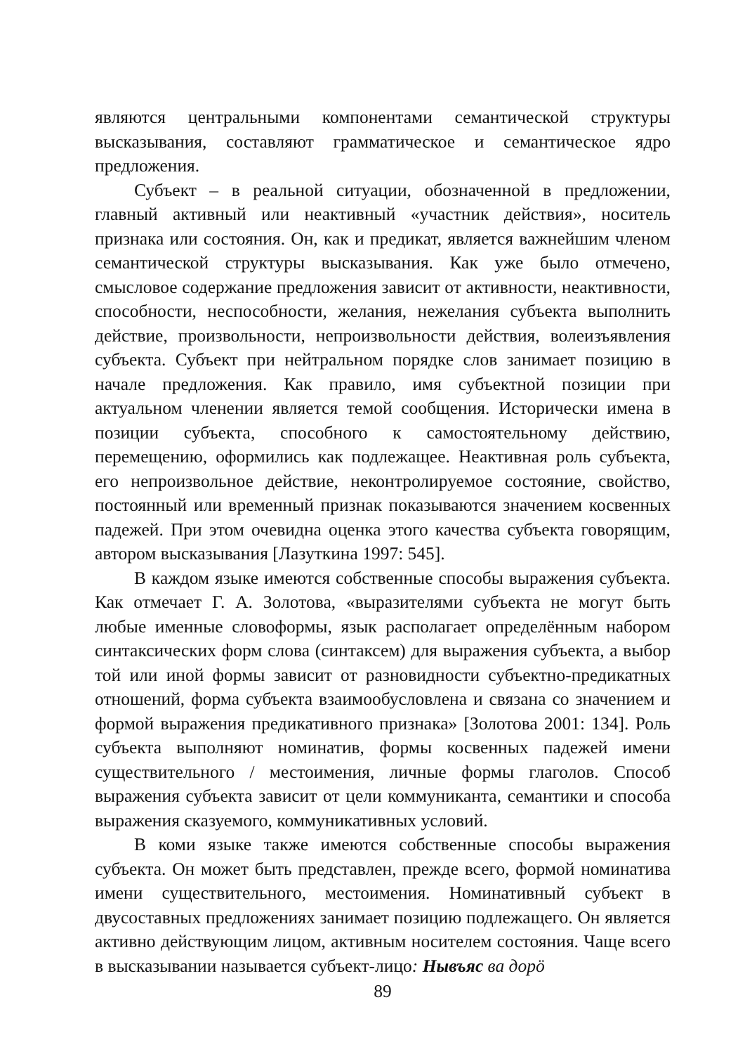являются центральными компонентами семантической структуры высказывания, составляют грамматическое и семантическое ядро предложения.
Субъект – в реальной ситуации, обозначенной в предложении, главный активный или неактивный «участник действия», носитель признака или состояния. Он, как и предикат, является важнейшим членом семантической структуры высказывания. Как уже было отмечено, смысловое содержание предложения зависит от активности, неактивности, способности, неспособности, желания, нежелания субъекта выполнить действие, произвольности, непроизвольности действия, волеизъявления субъекта. Субъект при нейтральном порядке слов занимает позицию в начале предложения. Как правило, имя субъектной позиции при актуальном членении является темой сообщения. Исторически имена в позиции субъекта, способного к самостоятельному действию, перемещению, оформились как подлежащее. Неактивная роль субъекта, его непроизвольное действие, неконтролируемое состояние, свойство, постоянный или временный признак показываются значением косвенных падежей. При этом очевидна оценка этого качества субъекта говорящим, автором высказывания [Лазуткина 1997: 545].
В каждом языке имеются собственные способы выражения субъекта. Как отмечает Г. А. Золотова, «выразителями субъекта не могут быть любые именные словоформы, язык располагает определённым набором синтаксических форм слова (синтаксем) для выражения субъекта, а выбор той или иной формы зависит от разновидности субъектно-предикатных отношений, форма субъекта взаимообусловлена и связана со значением и формой выражения предикативного признака» [Золотова 2001: 134]. Роль субъекта выполняют номинатив, формы косвенных падежей имени существительного / местоимения, личные формы глаголов. Способ выражения субъекта зависит от цели коммуниканта, семантики и способа выражения сказуемого, коммуникативных условий.
В коми языке также имеются собственные способы выражения субъекта. Он может быть представлен, прежде всего, формой номинатива имени существительного, местоимения. Номинативный субъект в двусоставных предложениях занимает позицию подлежащего. Он является активно действующим лицом, активным носителем состояния. Чаще всего в высказывании называется субъект-лицо: Нывъяс ва дорӧ
89